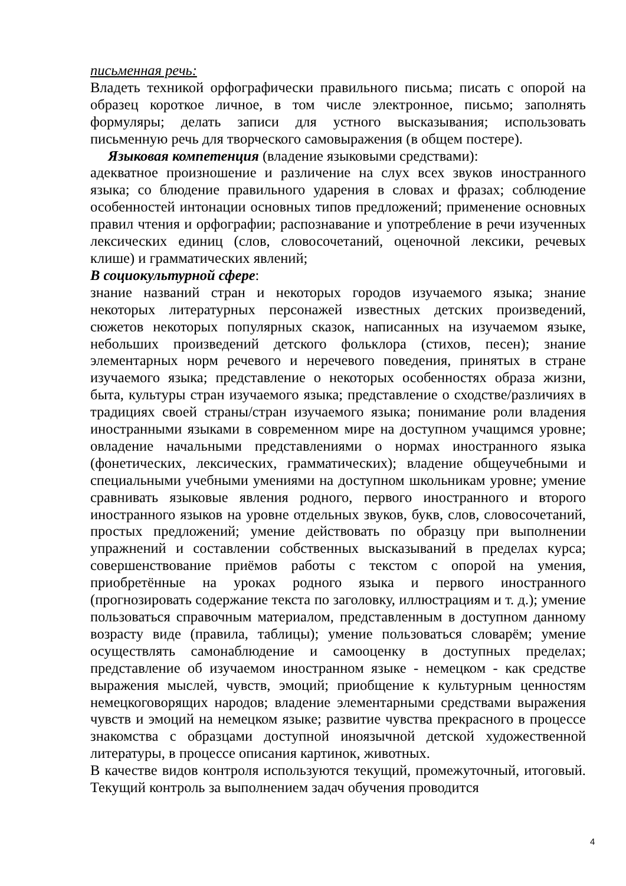письменная речь:
Владеть техникой орфографически правильного письма; писать с опорой на образец короткое личное, в том числе электронное, письмо; заполнять формуляры; делать записи для устного высказывания; использовать письменную речь для творческого самовыражения (в общем постере).
Языковая компетенция (владение языковыми средствами):
адекватное произношение и различение на слух всех звуков иностранного языка; со блюдение правильного ударения в словах и фразах; соблюдение особенностей интонации основных типов предложений; применение основных правил чтения и орфографии; распознавание и употребление в речи изученных лексических единиц (слов, словосочетаний, оценочной лексики, речевых клише) и грамматических явлений;
В социокультурной сфере:
знание названий стран и некоторых городов изучаемого языка; знание некоторых литературных персонажей известных детских произведений, сюжетов некоторых популярных сказок, написанных на изучаемом языке, небольших произведений детского фольклора (стихов, песен); знание элементарных норм речевого и неречевого поведения, принятых в стране изучаемого языка; представление о некоторых особенностях образа жизни, быта, культуры стран изучаемого языка; представление о сходстве/различиях в традициях своей страны/стран изучаемого языка; понимание роли владения иностранными языками в современном мире на доступном учащимся уровне; овладение начальными представлениями о нормах иностранного языка (фонетических, лексических, грамматических); владение общеучебными и специальными учебными умениями на доступном школьникам уровне; умение сравнивать языковые явления родного, первого иностранного и второго иностранного языков на уровне отдельных звуков, букв, слов, словосочетаний, простых предложений; умение действовать по образцу при выполнении упражнений и составлении собственных высказываний в пределах курса; совершенствование приёмов работы с текстом с опорой на умения, приобретённые на уроках родного языка и первого иностранного (прогнозировать содержание текста по заголовку, иллюстрациям и т. д.); умение пользоваться справочным материалом, представленным в доступном данному возрасту виде (правила, таблицы); умение пользоваться словарём; умение осуществлять самонаблюдение и самооценку в доступных пределах; представление об изучаемом иностранном языке - немецком - как средстве выражения мыслей, чувств, эмоций; приобщение к культурным ценностям немецкоговорящих народов; владение элементарными средствами выражения чувств и эмоций на немецком языке; развитие чувства прекрасного в процессе знакомства с образцами доступной иноязычной детской художественной литературы, в процессе описания картинок, животных.
В качестве видов контроля используются текущий, промежуточный, итоговый. Текущий контроль за выполнением задач обучения проводится
4